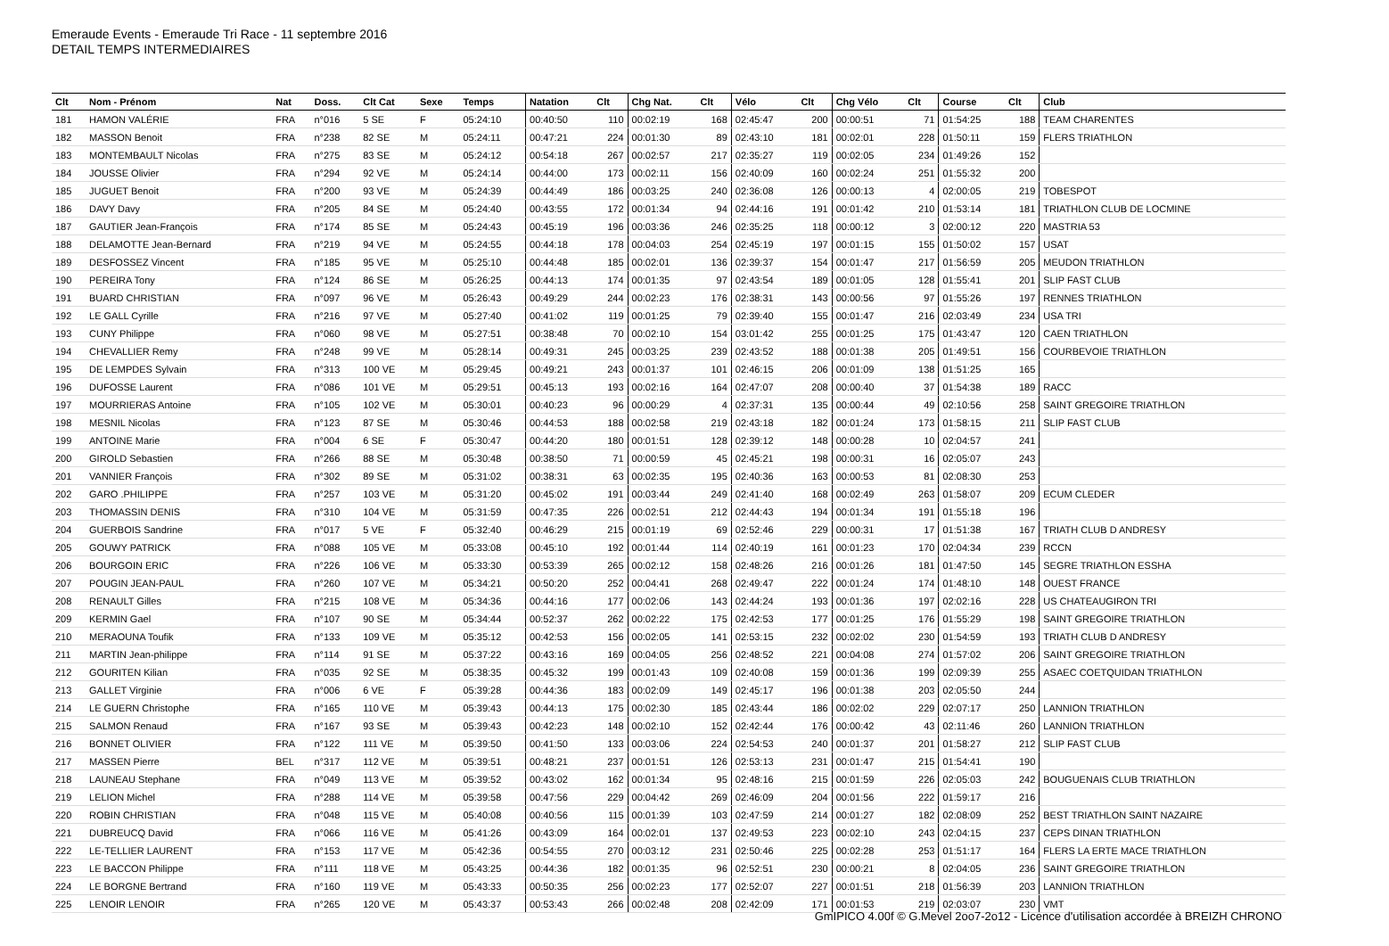Emeraude Events - Emeraude Tri Race - 11 septembre 2016
DETAIL TEMPS INTERMEDIAIRES
| Clt | Nom - Prénom | Nat | Doss. | Clt Cat | Sexe | Temps | Natation | Clt | Chg Nat. | Clt | Vélo | Clt | Chg Vélo | Clt | Course | Clt | Club |
| --- | --- | --- | --- | --- | --- | --- | --- | --- | --- | --- | --- | --- | --- | --- | --- | --- | --- |
| 181 | HAMON VALÉRIE | FRA | n°016 | 5 SE | F | 05:24:10 | 00:40:50 | 110 | 00:02:19 | 168 | 02:45:47 | 200 | 00:00:51 | 71 | 01:54:25 | 188 | TEAM CHARENTES |
| 182 | MASSON Benoit | FRA | n°238 | 82 SE | M | 05:24:11 | 00:47:21 | 224 | 00:01:30 | 89 | 02:43:10 | 181 | 00:02:01 | 228 | 01:50:11 | 159 | FLERS TRIATHLON |
| 183 | MONTEMBAULT Nicolas | FRA | n°275 | 83 SE | M | 05:24:12 | 00:54:18 | 267 | 00:02:57 | 217 | 02:35:27 | 119 | 00:02:05 | 234 | 01:49:26 | 152 | |
| 184 | JOUSSE Olivier | FRA | n°294 | 92 VE | M | 05:24:14 | 00:44:00 | 173 | 00:02:11 | 156 | 02:40:09 | 160 | 00:02:24 | 251 | 01:55:32 | 200 | |
| 185 | JUGUET Benoit | FRA | n°200 | 93 VE | M | 05:24:39 | 00:44:49 | 186 | 00:03:25 | 240 | 02:36:08 | 126 | 00:00:13 | 4 | 02:00:05 | 219 | TOBESPOT |
| 186 | DAVY Davy | FRA | n°205 | 84 SE | M | 05:24:40 | 00:43:55 | 172 | 00:01:34 | 94 | 02:44:16 | 191 | 00:01:42 | 210 | 01:53:14 | 181 | TRIATHLON CLUB DE LOCMINE |
| 187 | GAUTIER Jean-François | FRA | n°174 | 85 SE | M | 05:24:43 | 00:45:19 | 196 | 00:03:36 | 246 | 02:35:25 | 118 | 00:00:12 | 3 | 02:00:12 | 220 | MASTRIA 53 |
| 188 | DELAMOTTE Jean-Bernard | FRA | n°219 | 94 VE | M | 05:24:55 | 00:44:18 | 178 | 00:04:03 | 254 | 02:45:19 | 197 | 00:01:15 | 155 | 01:50:02 | 157 | USAT |
| 189 | DESFOSSEZ Vincent | FRA | n°185 | 95 VE | M | 05:25:10 | 00:44:48 | 185 | 00:02:01 | 136 | 02:39:37 | 154 | 00:01:47 | 217 | 01:56:59 | 205 | MEUDON TRIATHLON |
| 190 | PEREIRA Tony | FRA | n°124 | 86 SE | M | 05:26:25 | 00:44:13 | 174 | 00:01:35 | 97 | 02:43:54 | 189 | 00:01:05 | 128 | 01:55:41 | 201 | SLIP FAST CLUB |
| 191 | BUARD CHRISTIAN | FRA | n°097 | 96 VE | M | 05:26:43 | 00:49:29 | 244 | 00:02:23 | 176 | 02:38:31 | 143 | 00:00:56 | 97 | 01:55:26 | 197 | RENNES TRIATHLON |
| 192 | LE GALL Cyrille | FRA | n°216 | 97 VE | M | 05:27:40 | 00:41:02 | 119 | 00:01:25 | 79 | 02:39:40 | 155 | 00:01:47 | 216 | 02:03:49 | 234 | USA TRI |
| 193 | CUNY Philippe | FRA | n°060 | 98 VE | M | 05:27:51 | 00:38:48 | 70 | 00:02:10 | 154 | 03:01:42 | 255 | 00:01:25 | 175 | 01:43:47 | 120 | CAEN TRIATHLON |
| 194 | CHEVALLIER Remy | FRA | n°248 | 99 VE | M | 05:28:14 | 00:49:31 | 245 | 00:03:25 | 239 | 02:43:52 | 188 | 00:01:38 | 205 | 01:49:51 | 156 | COURBEVOIE TRIATHLON |
| 195 | DE LEMPDES Sylvain | FRA | n°313 | 100 VE | M | 05:29:45 | 00:49:21 | 243 | 00:01:37 | 101 | 02:46:15 | 206 | 00:01:09 | 138 | 01:51:25 | 165 | |
| 196 | DUFOSSE Laurent | FRA | n°086 | 101 VE | M | 05:29:51 | 00:45:13 | 193 | 00:02:16 | 164 | 02:47:07 | 208 | 00:00:40 | 37 | 01:54:38 | 189 | RACC |
| 197 | MOURRIERAS Antoine | FRA | n°105 | 102 VE | M | 05:30:01 | 00:40:23 | 96 | 00:00:29 | 4 | 02:37:31 | 135 | 00:00:44 | 49 | 02:10:56 | 258 | SAINT GREGOIRE TRIATHLON |
| 198 | MESNIL Nicolas | FRA | n°123 | 87 SE | M | 05:30:46 | 00:44:53 | 188 | 00:02:58 | 219 | 02:43:18 | 182 | 00:01:24 | 173 | 01:58:15 | 211 | SLIP FAST CLUB |
| 199 | ANTOINE Marie | FRA | n°004 | 6 SE | F | 05:30:47 | 00:44:20 | 180 | 00:01:51 | 128 | 02:39:12 | 148 | 00:00:28 | 10 | 02:04:57 | 241 | |
| 200 | GIROLD Sebastien | FRA | n°266 | 88 SE | M | 05:30:48 | 00:38:50 | 71 | 00:00:59 | 45 | 02:45:21 | 198 | 00:00:31 | 16 | 02:05:07 | 243 | |
| 201 | VANNIER François | FRA | n°302 | 89 SE | M | 05:31:02 | 00:38:31 | 63 | 00:02:35 | 195 | 02:40:36 | 163 | 00:00:53 | 81 | 02:08:30 | 253 | |
| 202 | GARO .PHILIPPE | FRA | n°257 | 103 VE | M | 05:31:20 | 00:45:02 | 191 | 00:03:44 | 249 | 02:41:40 | 168 | 00:02:49 | 263 | 01:58:07 | 209 | ECUM CLEDER |
| 203 | THOMASSIN DENIS | FRA | n°310 | 104 VE | M | 05:31:59 | 00:47:35 | 226 | 00:02:51 | 212 | 02:44:43 | 194 | 00:01:34 | 191 | 01:55:18 | 196 | |
| 204 | GUERBOIS Sandrine | FRA | n°017 | 5 VE | F | 05:32:40 | 00:46:29 | 215 | 00:01:19 | 69 | 02:52:46 | 229 | 00:00:31 | 17 | 01:51:38 | 167 | TRIATH CLUB D ANDRESY |
| 205 | GOUWY PATRICK | FRA | n°088 | 105 VE | M | 05:33:08 | 00:45:10 | 192 | 00:01:44 | 114 | 02:40:19 | 161 | 00:01:23 | 170 | 02:04:34 | 239 | RCCN |
| 206 | BOURGOIN ERIC | FRA | n°226 | 106 VE | M | 05:33:30 | 00:53:39 | 265 | 00:02:12 | 158 | 02:48:26 | 216 | 00:01:26 | 181 | 01:47:50 | 145 | SEGRE TRIATHLON ESSHA |
| 207 | POUGIN JEAN-PAUL | FRA | n°260 | 107 VE | M | 05:34:21 | 00:50:20 | 252 | 00:04:41 | 268 | 02:49:47 | 222 | 00:01:24 | 174 | 01:48:10 | 148 | OUEST FRANCE |
| 208 | RENAULT Gilles | FRA | n°215 | 108 VE | M | 05:34:36 | 00:44:16 | 177 | 00:02:06 | 143 | 02:44:24 | 193 | 00:01:36 | 197 | 02:02:16 | 228 | US CHATEAUGIRON TRI |
| 209 | KERMIN Gael | FRA | n°107 | 90 SE | M | 05:34:44 | 00:52:37 | 262 | 00:02:22 | 175 | 02:42:53 | 177 | 00:01:25 | 176 | 01:55:29 | 198 | SAINT GREGOIRE TRIATHLON |
| 210 | MERAOUNA Toufik | FRA | n°133 | 109 VE | M | 05:35:12 | 00:42:53 | 156 | 00:02:05 | 141 | 02:53:15 | 232 | 00:02:02 | 230 | 01:54:59 | 193 | TRIATH CLUB D ANDRESY |
| 211 | MARTIN Jean-philippe | FRA | n°114 | 91 SE | M | 05:37:22 | 00:43:16 | 169 | 00:04:05 | 256 | 02:48:52 | 221 | 00:04:08 | 274 | 01:57:02 | 206 | SAINT GREGOIRE TRIATHLON |
| 212 | GOURITEN Kilian | FRA | n°035 | 92 SE | M | 05:38:35 | 00:45:32 | 199 | 00:01:43 | 109 | 02:40:08 | 159 | 00:01:36 | 199 | 02:09:39 | 255 | ASAEC COETQUIDAN TRIATHLON |
| 213 | GALLET Virginie | FRA | n°006 | 6 VE | F | 05:39:28 | 00:44:36 | 183 | 00:02:09 | 149 | 02:45:17 | 196 | 00:01:38 | 203 | 02:05:50 | 244 | |
| 214 | LE GUERN Christophe | FRA | n°165 | 110 VE | M | 05:39:43 | 00:44:13 | 175 | 00:02:30 | 185 | 02:43:44 | 186 | 00:02:02 | 229 | 02:07:17 | 250 | LANNION TRIATHLON |
| 215 | SALMON Renaud | FRA | n°167 | 93 SE | M | 05:39:43 | 00:42:23 | 148 | 00:02:10 | 152 | 02:42:44 | 176 | 00:00:42 | 43 | 02:11:46 | 260 | LANNION TRIATHLON |
| 216 | BONNET OLIVIER | FRA | n°122 | 111 VE | M | 05:39:50 | 00:41:50 | 133 | 00:03:06 | 224 | 02:54:53 | 240 | 00:01:37 | 201 | 01:58:27 | 212 | SLIP FAST CLUB |
| 217 | MASSEN Pierre | BEL | n°317 | 112 VE | M | 05:39:51 | 00:48:21 | 237 | 00:01:51 | 126 | 02:53:13 | 231 | 00:01:47 | 215 | 01:54:41 | 190 | |
| 218 | LAUNEAU Stephane | FRA | n°049 | 113 VE | M | 05:39:52 | 00:43:02 | 162 | 00:01:34 | 95 | 02:48:16 | 215 | 00:01:59 | 226 | 02:05:03 | 242 | BOUGUENAIS CLUB TRIATHLON |
| 219 | LELION Michel | FRA | n°288 | 114 VE | M | 05:39:58 | 00:47:56 | 229 | 00:04:42 | 269 | 02:46:09 | 204 | 00:01:56 | 222 | 01:59:17 | 216 | |
| 220 | ROBIN CHRISTIAN | FRA | n°048 | 115 VE | M | 05:40:08 | 00:40:56 | 115 | 00:01:39 | 103 | 02:47:59 | 214 | 00:01:27 | 182 | 02:08:09 | 252 | BEST TRIATHLON SAINT NAZAIRE |
| 221 | DUBREUCQ David | FRA | n°066 | 116 VE | M | 05:41:26 | 00:43:09 | 164 | 00:02:01 | 137 | 02:49:53 | 223 | 00:02:10 | 243 | 02:04:15 | 237 | CEPS DINAN TRIATHLON |
| 222 | LE-TELLIER LAURENT | FRA | n°153 | 117 VE | M | 05:42:36 | 00:54:55 | 270 | 00:03:12 | 231 | 02:50:46 | 225 | 00:02:28 | 253 | 01:51:17 | 164 | FLERS LA ERTE MACE TRIATHLON |
| 223 | LE BACCON Philippe | FRA | n°111 | 118 VE | M | 05:43:25 | 00:44:36 | 182 | 00:01:35 | 96 | 02:52:51 | 230 | 00:00:21 | 8 | 02:04:05 | 236 | SAINT GREGOIRE TRIATHLON |
| 224 | LE BORGNE Bertrand | FRA | n°160 | 119 VE | M | 05:43:33 | 00:50:35 | 256 | 00:02:23 | 177 | 02:52:07 | 227 | 00:01:51 | 218 | 01:56:39 | 203 | LANNION TRIATHLON |
| 225 | LENOIR LENOIR | FRA | n°265 | 120 VE | M | 05:43:37 | 00:53:43 | 266 | 00:02:48 | 208 | 02:42:09 | 171 | 00:01:53 | 219 | 02:03:07 | 230 | VMT |
GmIPICO 4.00f © G.Mevel 2oo7-2o12 - Licence d'utilisation accordée à BREIZH CHRONO